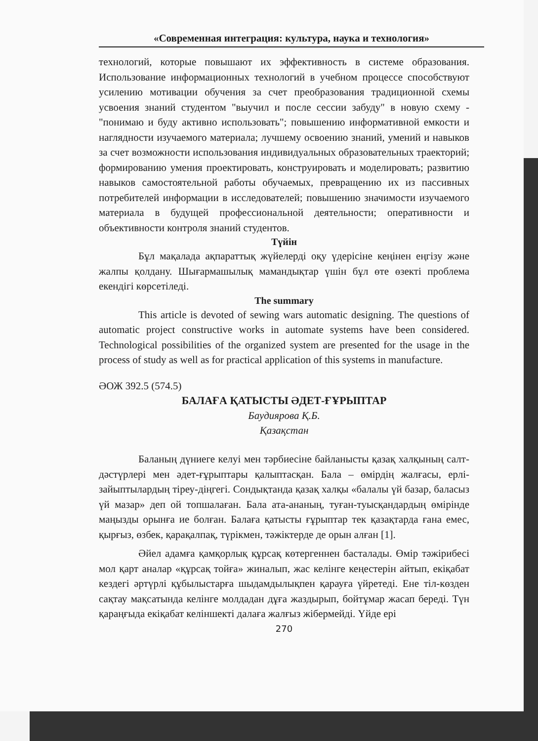«Современная интеграция: культура, наука и технология»
технологий, которые повышают их эффективность в системе образования. Использование информационных технологий в учебном процессе способствуют усилению мотивации обучения за счет преобразования традиционной схемы усвоения знаний студентом "выучил и после сессии забуду" в новую схему - "понимаю и буду активно использовать"; повышению информативной емкости и наглядности изучаемого материала; лучшему освоению знаний, умений и навыков за счет возможности использования индивидуальных образовательных траекторий; формированию умения проектировать, конструировать и моделировать; развитию навыков самостоятельной работы обучаемых, превращению их из пассивных потребителей информации в исследователей; повышению значимости изучаемого материала в будущей профессиональной деятельности; оперативности и объективности контроля знаний студентов.
Түйін
Бұл мақалада ақпараттық жүйелерді оқу үдерісіне кеңінен еңгізу және жалпы қолдану. Шығармашылық мамандықтар үшін бұл өте өзекті проблема екендігі көрсетіледі.
The summary
This article is devoted of sewing wars automatic designing. The questions of automatic project constructive works in automate systems have been considered. Technological possibilities of the organized system are presented for the usage in the process of study as well as for practical application of this systems in manufacture.
ӘОЖ 392.5 (574.5)
БАЛАҒА ҚАТЫСТЫ ӘДЕТ-ҒҰРЫПТАР
Баудиярова Қ.Б.
Қазақстан
Баланың дүниеге келуі мен тәрбиесіне байланысты қазақ халқының салт-дәстүрлері мен әдет-ғұрыптары қалыптасқан. Бала – өмірдің жалғасы, ерлі-зайыптылардың тіреу-діңгегі. Сондықтанда қазақ халқы «балалы үй базар, баласыз үй мазар» деп ой топшалаған. Бала ата-ананың, туған-туысқандардың өмірінде маңызды орынға ие болған. Балаға қатысты ғұрыптар тек қазақтарда ғана емес, қырғыз, өзбек, қарақалпақ, түрікмен, тәжіктерде де орын алған [1].
Әйел адамға қамқорлық құрсақ көтергеннен басталады. Өмір тәжірибесі мол қарт аналар «құрсақ тойға» жиналып, жас келінге кеңестерін айтып, екіқабат кездегі әртүрлі құбылыстарға шыдамдылықпен қарауға үйретеді. Ене тіл-көзден сақтау мақсатында келінге молдадан дұға жаздырып, бойтұмар жасап береді. Түн қараңғыда екіқабат келіншекті далаға жалғыз жібермейді. Үйде ері
270